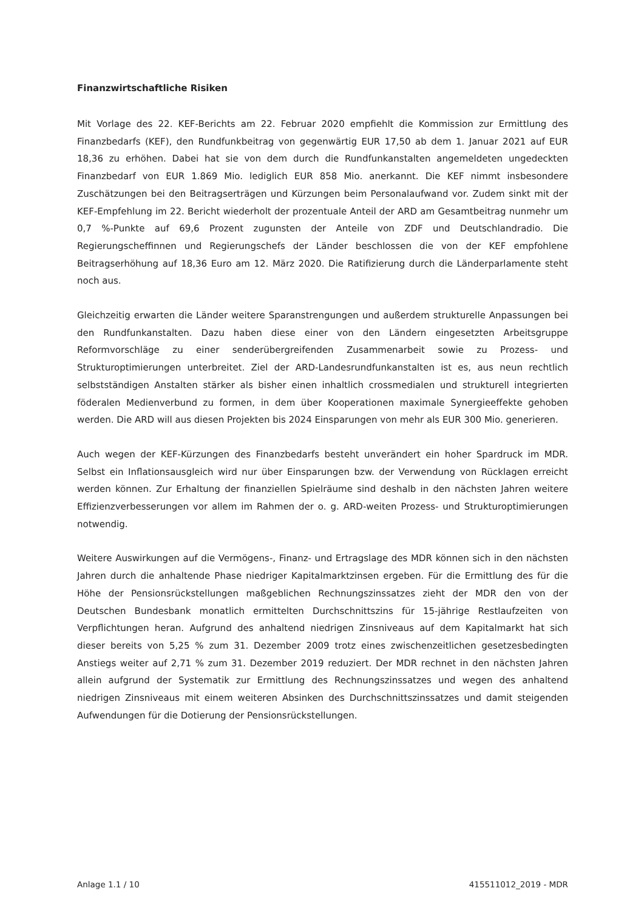Finanzwirtschaftliche Risiken
Mit Vorlage des 22. KEF-Berichts am 22. Februar 2020 empfiehlt die Kommission zur Ermittlung des Finanzbedarfs (KEF), den Rundfunkbeitrag von gegenwärtig EUR 17,50 ab dem 1. Januar 2021 auf EUR 18,36 zu erhöhen. Dabei hat sie von dem durch die Rundfunkanstalten angemeldeten ungedeckten Finanzbedarf von EUR 1.869 Mio. lediglich EUR 858 Mio. anerkannt. Die KEF nimmt insbesondere Zuschätzungen bei den Beitragserträgen und Kürzungen beim Personalaufwand vor. Zudem sinkt mit der KEF-Empfehlung im 22. Bericht wiederholt der prozentuale Anteil der ARD am Gesamtbeitrag nunmehr um 0,7 %-Punkte auf 69,6 Prozent zugunsten der Anteile von ZDF und Deutschlandradio. Die Regierungscheffinnen und Regierungschefs der Länder beschlossen die von der KEF empfohlene Beitragserhöhung auf 18,36 Euro am 12. März 2020. Die Ratifizierung durch die Länderparlamente steht noch aus.
Gleichzeitig erwarten die Länder weitere Sparanstrengungen und außerdem strukturelle Anpassungen bei den Rundfunkanstalten. Dazu haben diese einer von den Ländern eingesetzten Arbeitsgruppe Reformvorschläge zu einer senderübergreifenden Zusammenarbeit sowie zu Prozess- und Strukturoptimierungen unterbreitet. Ziel der ARD-Landesrundfunkanstalten ist es, aus neun rechtlich selbstständigen Anstalten stärker als bisher einen inhaltlich crossmedialen und strukturell integrierten föderalen Medienverbund zu formen, in dem über Kooperationen maximale Synergieeffekte gehoben werden. Die ARD will aus diesen Projekten bis 2024 Einsparungen von mehr als EUR 300 Mio. generieren.
Auch wegen der KEF-Kürzungen des Finanzbedarfs besteht unverändert ein hoher Spardruck im MDR. Selbst ein Inflationsausgleich wird nur über Einsparungen bzw. der Verwendung von Rücklagen erreicht werden können. Zur Erhaltung der finanziellen Spielräume sind deshalb in den nächsten Jahren weitere Effizienzverbesserungen vor allem im Rahmen der o. g. ARD-weiten Prozess- und Strukturoptimierungen notwendig.
Weitere Auswirkungen auf die Vermögens-, Finanz- und Ertragslage des MDR können sich in den nächsten Jahren durch die anhaltende Phase niedriger Kapitalmarktzinsen ergeben. Für die Ermittlung des für die Höhe der Pensionsrückstellungen maßgeblichen Rechnungszinssatzes zieht der MDR den von der Deutschen Bundesbank monatlich ermittelten Durchschnittszins für 15-jährige Restlaufzeiten von Verpflichtungen heran. Aufgrund des anhaltend niedrigen Zinsniveaus auf dem Kapitalmarkt hat sich dieser bereits von 5,25 % zum 31. Dezember 2009 trotz eines zwischenzeitlichen gesetzesbedingten Anstiegs weiter auf 2,71 % zum 31. Dezember 2019 reduziert. Der MDR rechnet in den nächsten Jahren allein aufgrund der Systematik zur Ermittlung des Rechnungszinssatzes und wegen des anhaltend niedrigen Zinsniveaus mit einem weiteren Absinken des Durchschnittszinssatzes und damit steigenden Aufwendungen für die Dotierung der Pensionsrückstellungen.
Anlage 1.1 / 10 415511012_2019 - MDR